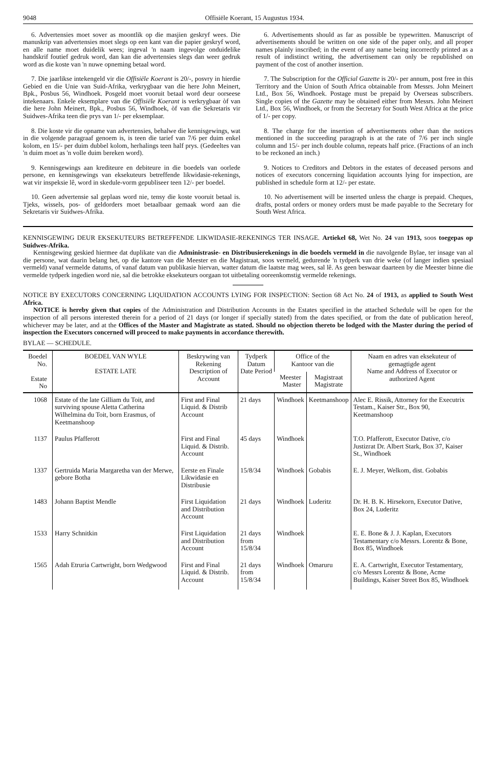9048 Offisiële Koerant, 15 Augustus 1934.
6. Advertensies moet sover as moontlik op die masjien geskryf wees. Die manuskrip van advertensies moet slegs op een kant van die papier geskryf word, en alle name moet duidelik wees; ingeval 'n naam ingevolge onduidelike handskrif foutief gedruk word, dan kan die advertensies slegs dan weer gedruk word as die koste van 'n nuwe opneming betaal word.
7. Die jaarlikse intekengeld vir die Offisiële Koerant is 20/-, posvry in hierdie Gebied en die Unie van Suid-Afrika, verkrygbaar van die here John Meinert, Bpk., Posbus 56, Windhoek. Posgeld moet vooruit betaal word deur oorseese intekenaars. Enkele eksemplare van die Offisiële Koerant is verkrygbaar òf van die here John Meinert, Bpk., Posbus 56, Windhoek, òf van die Sekretaris vir Suidwes-Afrika teen die prys van 1/- per eksemplaar.
8. Die koste vir die opname van advertensies, behalwe die kennisgewings, wat in die volgende paragraaf genoem is, is teen die tarief van 7/6 per duim enkel kolom, en 15/- per duim dubbel kolom, herhalings teen half prys. (Gedeeltes van 'n duim moet as 'n volle duim bereken word).
9. Kennisgewings aan krediteure en debiteure in die boedels van oorlede persone, en kennisgewings van eksekuteurs betreffende likwidasie-rekenings, wat vir inspeksie lê, word in skedule-vorm gepubliseer teen 12/- per boedel.
10. Geen advertensie sal geplaas word nie, tensy die koste vooruit betaal is. Tjeks, wissels, pos- of geldorders moet betaalbaar gemaak word aan die Sekretaris vir Suidwes-Afrika.
6. Advertisements should as far as possible be typewritten. Manuscript of advertisements should be written on one side of the paper only, and all proper names plainly inscribed; in the event of any name being incorrectly printed as a result of indistinct writing, the advertisement can only be republished on payment of the cost of another insertion.
7. The Subscription for the Official Gazette is 20/- per annum, post free in this Territory and the Union of South Africa obtainable from Messrs. John Meinert Ltd., Box 56, Windhoek. Postage must be prepaid by Overseas subscribers. Single copies of the Gazette may be obtained either from Messrs. John Meinert Ltd., Box 56, Windhoek, or from the Secretary for South West Africa at the price of 1/- per copy.
8. The charge for the insertion of advertisements other than the notices mentioned in the succeeding paragraph is at the rate of 7/6 per inch single column and 15/- per inch double column, repeats half price. (Fractions of an inch to be reckoned an inch.)
9. Notices to Creditors and Debtors in the estates of deceased persons and notices of executors concerning liquidation accounts lying for inspection, are published in schedule form at 12/- per estate.
10. No advertisement will be inserted unless the charge is prepaid. Cheques, drafts, postal orders or money orders must be made payable to the Secretary for South West Africa.
KENNISGEWING DEUR EKSEKUTEURS BETREFFENDE LIKWIDASIE-REKENINGS TER INSAGE. Artiekel 68, Wet No. 24 van 1913, soos toegepas op Suidwes-Afrika.
Kennisgewing geskied hiermee dat duplikate van die Administrasie- en Distribusierekenings in die boedels vermeld in die navolgende Bylae, ter insage van al die persone, wat daarin belang het, op die kantore van die Meester en die Magistraat, soos vermeld, gedurende 'n tydperk van drie weke (of langer indien spesiaal vermeld) vanaf vermelde datums, of vanaf datum van publikasie hiervan, watter datum die laatste mag wees, sal lê. As geen beswaar daarteen by die Meester binne die vermelde tydperk ingedien word nie, sal die betrokke eksekuteurs oorgaan tot uitbetaling ooreenkomstig vermelde rekenings.
NOTICE BY EXECUTORS CONCERNING LIQUIDATION ACCOUNTS LYING FOR INSPECTION: Section 68 Act No. 24 of 1913, as applied to South West Africa.
NOTICE is hereby given that copies of the Administration and Distribution Accounts in the Estates specified in the attached Schedule will be open for the inspection of all persons interested therein for a period of 21 days (or longer if specially stated) from the dates specified, or from the date of publication hereof, whichever may be later, and at the Offices of the Master and Magistrate as stated. Should no objection thereto be lodged with the Master during the period of inspection the Executors concerned will proceed to make payments in accordance therewith.
BYLAE — SCHEDULE.
| Boedel No. Estate No | BOEDEL VAN WYLE ESTATE LATE | Beskrywing van Rekening Description of Account | Tydperk Datum Date Period | Office of the Kantoor van die | | Naam en adres van eksekuteur of gemagtigde agent Name and Address of Executor or authorized Agent |
| --- | --- | --- | --- | --- | --- | --- |
| | | | | Meester Master | Magistraat Magistrate | |
| 1068 | Estate of the late Gilliam du Toit, and surviving spouse Aletta Catherina Wilhelmina du Toit, born Erasmus, of Keetmanshoop | First and Final Liquid. & Distrib Account | 21 days | Windhoek | Keetmanshoop | Alec E. Rissik, Attorney for the Executrix Testam., Kaiser Str., Box 90, Keetmanshoop |
| 1137 | Paulus Pfafferott | First and Final Liquid. & Distrib. Account | 45 days | Windhoek | | T.O. Pfafferott, Executor Dative, c/o Justizrat Dr. Albert Stark, Box 37, Kaiser St., Windhoek |
| 1337 | Gertruida Maria Margaretha van der Merwe, gebore Botha | Eerste en Finale Likwidasie en Distribusie | 15/8/34 | Windhoek | Gobabis | E. J. Meyer, Welkom, dist. Gobabis |
| 1483 | Johann Baptist Mendle | First Liquidation and Distribution Account | 21 days | Windhoek | Luderitz | Dr. H. B. K. Hirsekorn, Executor Dative, Box 24, Luderitz |
| 1533 | Harry Schnitkin | First Liquidation and Distribution Account | 21 days from 15/8/34 | Windhoek | | E. E. Bone & J. J. Kaplan, Executors Testamentary c/o Messrs. Lorentz & Bone, Box 85, Windhoek |
| 1565 | Adah Etruria Cartwright, born Wedgwood | First and Final Liquid. & Distrib. Account | 21 days from 15/8/34 | Windhoek | Omaruru | E. A. Cartwright, Executor Testamentary, c/o Messrs Lorentz & Bone, Acme Buildings, Kaiser Street Box 85, Windhoek |